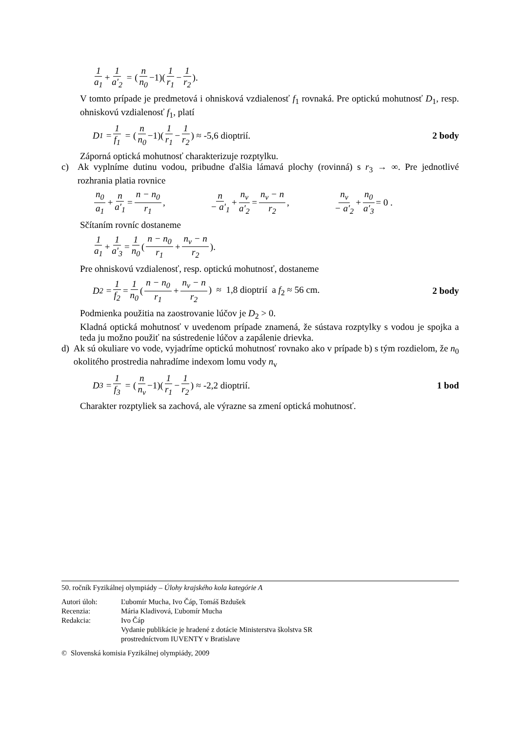1 a<sub>1</sub> + 1 a′<sub>2</sub> = (n n<sub>0</sub> −1)(1 r<sub>1</sub> − 1 r<sub>2</sub>).
V tomto prípade je predmetová i ohnisková vzdialenosť f<sub>1</sub> rovnaká. Pre optickú mohutnosť D<sub>1</sub>, resp. ohniskovú vzdialenosť f<sub>1</sub>, platí
D<sub>1</sub> = 1 f<sub>1</sub> = (n n<sub>0</sub> −1)(1 r<sub>1</sub> − 1 r<sub>2</sub>) ≈ -5,6 dioptrií. 2 body
Záporná optická mohutnosť charakterizuje rozptylku.
c) Ak vyplníme dutinu vodou, pribudne ďalšia lámavá plochy (rovinná) s r<sub>3</sub> → ∞. Pre jednotlivé rozhrania platia rovnice
n<sub>0</sub> a<sub>1</sub> + n a′<sub>1</sub> = n − n<sub>0</sub> r<sub>1</sub>, n − a′<sub>1</sub> + n<sub>v</sub> a′<sub>2</sub> = n<sub>v</sub> − n r<sub>2</sub>, n<sub>v</sub> − a′<sub>2</sub> + n<sub>0</sub> a′<sub>3</sub> = 0 .
Sčítaním rovníc dostaneme
1 a<sub>1</sub> + 1 a′<sub>3</sub> = 1 n<sub>0</sub> (n − n<sub>0</sub> r<sub>1</sub> + n<sub>v</sub> − n r<sub>2</sub>).
Pre ohniskovú vzdialenosť, resp. optickú mohutnosť, dostaneme
D<sub>2</sub> = 1 f<sub>2</sub> = 1 n<sub>0</sub> (n − n<sub>0</sub> r<sub>1</sub> + n<sub>v</sub> − n r<sub>2</sub>) ≈ 1,8 dioptrií a f<sub>2</sub> ≈ 56 cm. 2 body
Podmienka použitia na zaostrovanie lúčov je D<sub>2</sub> > 0.
Kladná optická mohutnosť v uvedenom prípade znamená, že sústava rozptylky s vodou je spojka a teda ju možno použiť na sústredenie lúčov a zapálenie drievka.
d) Ak sú okuliare vo vode, vyjadríme optickú mohutnosť rovnako ako v prípade b) s tým rozdielom, že n<sub>0</sub> okolitého prostredia nahradíme indexom lomu vody n<sub>v</sub>
D<sub>3</sub> = 1 f<sub>3</sub> = (n n<sub>v</sub> −1)(1 r<sub>1</sub> − 1 r<sub>2</sub>) ≈ -2,2 dioptrií. 1 bod
Charakter rozptyliek sa zachová, ale výrazne sa zmení optická mohutnosť.
50. ročník Fyzikálnej olympiády – Úlohy krajského kola kategórie A
| Autori úloh: | Ľubomír Mucha, Ivo Čáp, Tomáš Bzdušek |
| Recenzia: | Mária Kladivová, Ľubomír Mucha |
| Redakcia: | Ivo Čáp |
| | Vydanie publikácie je hradené z dotácie Ministerstva školstva SR prostredníctvom IUVENTY v Bratislave |
© Slovenská komisia Fyzikálnej olympiády, 2009